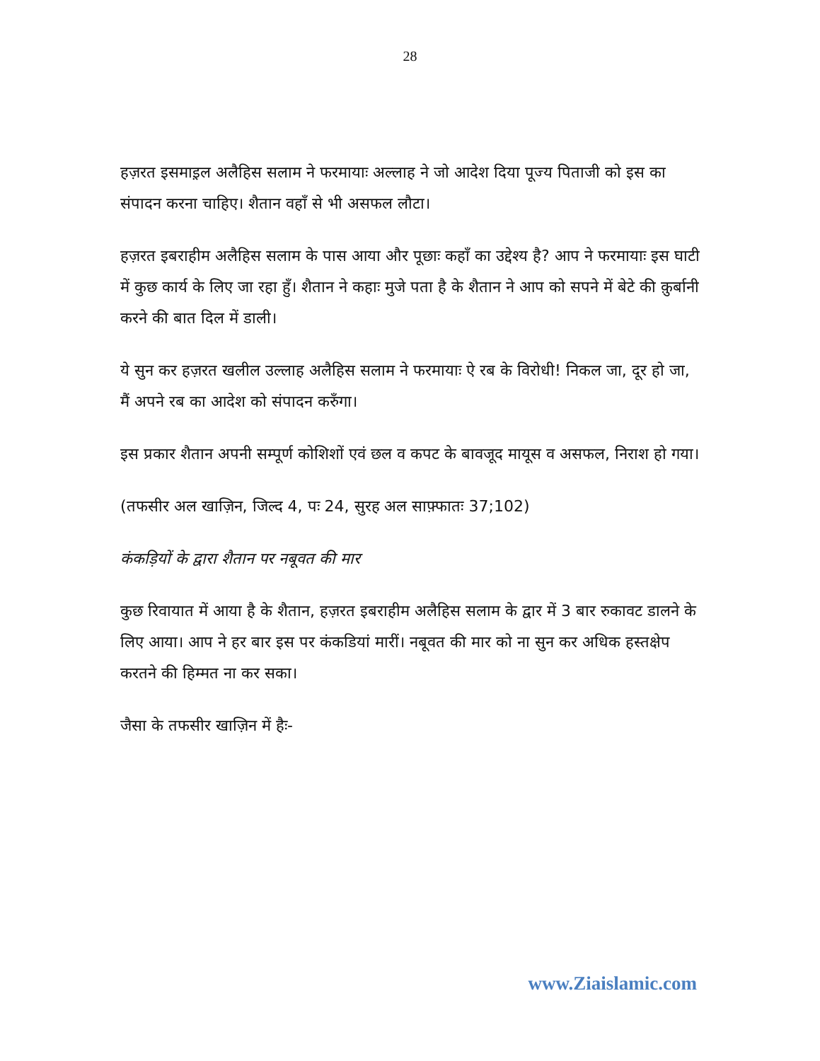28
हज़रत इसमाइ़ल अलैहिस सलाम ने फरमायाः अल्लाह ने जो आदेश दिया पूज्य पिताजी को इस का संपादन करना चाहिए। शैतान वहाँ से भी असफल लौटा।
हज़रत इबराहीम अलैहिस सलाम के पास आया और पूछाः कहाँ का उद्देश्य है? आप ने फरमायाः इस घाटी में कुछ कार्य के लिए जा रहा हुँ। शैतान ने कहाः मुजे पता है के शैतान ने आप को सपने में बेटे की क़ुर्बानी करने की बात दिल में डाली।
ये सुन कर हज़रत खलील उल्लाह अलैहिस सलाम ने फरमायाः ऐ रब के विरोधी! निकल जा, दूर हो जा, मैं अपने रब का आदेश को संपादन करुँगा।
इस प्रकार शैतान अपनी सम्पूर्ण कोशिशों एवं छल व कपट के बावजूद मायूस व असफल, निराश हो गया।
(तफसीर अल खाज़िन, जिल्द 4, पः 24, सुरह अल साफ़्फातः 37;102)
कंकड़ियों के द्वारा शैतान पर नबूवत की मार
कुछ रिवायात में आया है के शैतान, हज़रत इबराहीम अलैहिस सलाम के द्वार में 3 बार रुकावट डालने के लिए आया। आप ने हर बार इस पर कंकडियां मारीं। नबूवत की मार को ना सुन कर अधिक हस्तक्षेप करतने की हिम्मत ना कर सका।
जैसा के तफसीर खाज़िन में हैः-
www.Ziaislamic.com